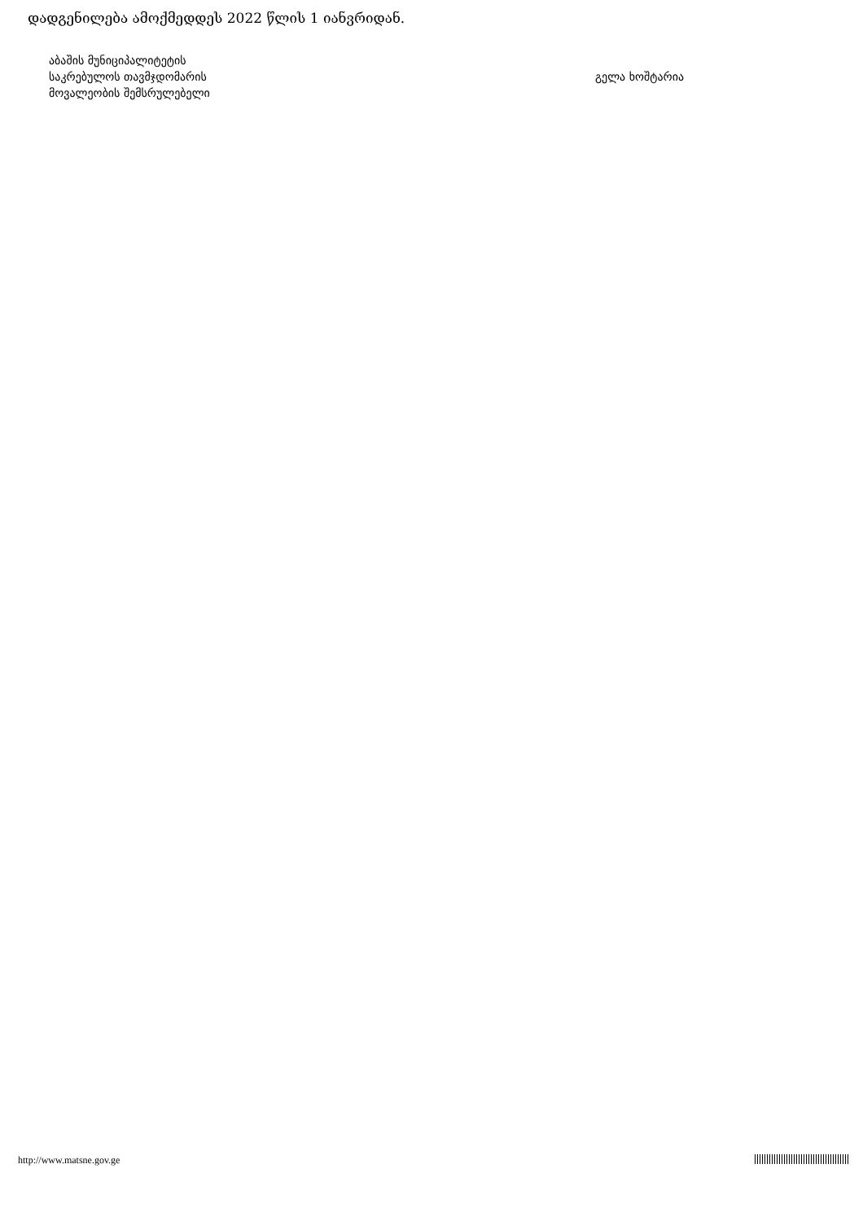დადგენილება ამოქმედდეს 2022 წლის 1 იანვრიდან.
აბაშის მუნიციპალიტეტის
საკრებულოს თავმჯდომარის
მოვალეობის შემსრულებელი
გელა ხოშტარია
http://www.matsne.gov.ge